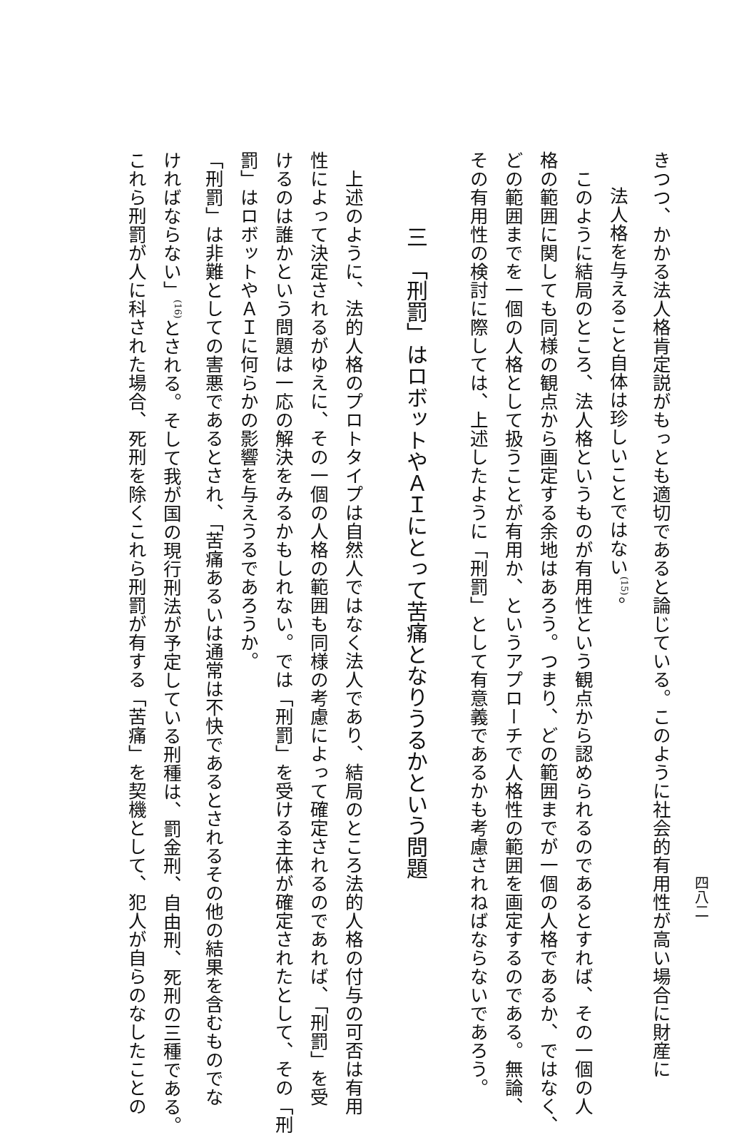四八二
きつつ、かかる法人格肯定説がもっとも適切であると論じている。このように社会的有用性が高い場合に財産に
法人格を与えること自体は珍しいことではない<sup>(15)</sup>。
　このように結局のところ、法人格というものが有用性という観点から認められるのであるとすれば、その一個の人
格の範囲に関しても同様の観点から画定する余地はあろう。つまり、どの範囲までが一個の人格であるか、ではなく、
どの範囲までを一個の人格として扱うことが有用か、というアプローチで人格性の範囲を画定するのである。無論、
その有用性の検討に際しては、上述したように「刑罰」として有意義であるかも考慮されねばならないであろう。
三　「刑罰」はロボットやＡＩにとって苦痛となりうるかという問題
　上述のように、法的人格のプロトタイプは自然人ではなく法人であり、結局のところ法的人格の付与の可否は有用
性によって決定されるがゆえに、その一個の人格の範囲も同様の考慮によって確定されるのであれば、「刑罰」を受
けるのは誰かという問題は一応の解決をみるかもしれない。では「刑罰」を受ける主体が確定されたとして、その「刑
罰」はロボットやＡＩに何らかの影響を与えうるであろうか。
「刑罰」は非難としての害悪であるとされ、「苦痛あるいは通常は不快であるとされるその他の結果を含むものでな
ければならない」<sup>(16)</sup>とされる。そして我が国の現行刑法が予定している刑種は、罰金刑、自由刑、死刑の三種である。
これら刑罰が人に科された場合、死刑を除くこれら刑罰が有する「苦痛」を契機として、犯人が自らのなしたことの